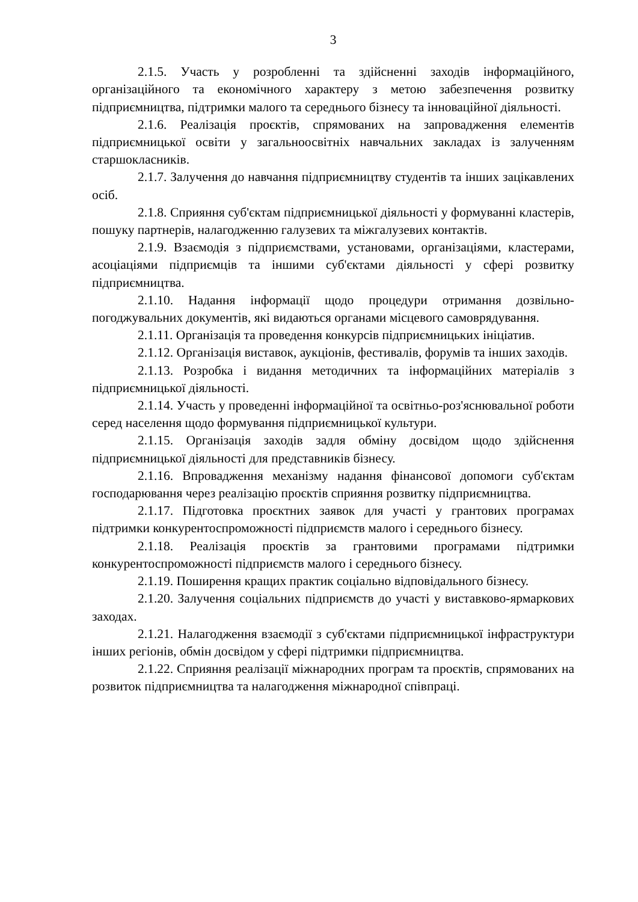3
2.1.5. Участь у розробленні та здійсненні заходів інформаційного, організаційного та економічного характеру з метою забезпечення розвитку підприємництва, підтримки малого та середнього бізнесу та інноваційної діяльності.
2.1.6. Реалізація проєктів, спрямованих на запровадження елементів підприємницької освіти у загальноосвітніх навчальних закладах із залученням старшокласників.
2.1.7. Залучення до навчання підприємництву студентів та інших зацікавлених осіб.
2.1.8. Сприяння суб'єктам підприємницької діяльності у формуванні кластерів, пошуку партнерів, налагодженню галузевих та міжгалузевих контактів.
2.1.9. Взаємодія з підприємствами, установами, організаціями, кластерами, асоціаціями підприємців та іншими суб'єктами діяльності у сфері розвитку підприємництва.
2.1.10. Надання інформації щодо процедури отримання дозвільно-погоджувальних документів, які видаються органами місцевого самоврядування.
2.1.11. Організація та проведення конкурсів підприємницьких ініціатив.
2.1.12. Організація виставок, аукціонів, фестивалів, форумів та інших заходів.
2.1.13. Розробка і видання методичних та інформаційних матеріалів з підприємницької діяльності.
2.1.14. Участь у проведенні інформаційної та освітньо-роз'яснювальної роботи серед населення щодо формування підприємницької культури.
2.1.15. Організація заходів задля обміну досвідом щодо здійснення підприємницької діяльності для представників бізнесу.
2.1.16. Впровадження механізму надання фінансової допомоги суб'єктам господарювання через реалізацію проєктів сприяння розвитку підприємництва.
2.1.17. Підготовка проєктних заявок для участі у грантових програмах підтримки конкурентоспроможності підприємств малого і середнього бізнесу.
2.1.18. Реалізація проєктів за грантовими програмами підтримки конкурентоспроможності підприємств малого і середнього бізнесу.
2.1.19. Поширення кращих практик соціально відповідального бізнесу.
2.1.20. Залучення соціальних підприємств до участі у виставково-ярмаркових заходах.
2.1.21. Налагодження взаємодії з суб'єктами підприємницької інфраструктури інших регіонів, обмін досвідом у сфері підтримки підприємництва.
2.1.22. Сприяння реалізації міжнародних програм та проєктів, спрямованих на розвиток підприємництва та налагодження міжнародної співпраці.